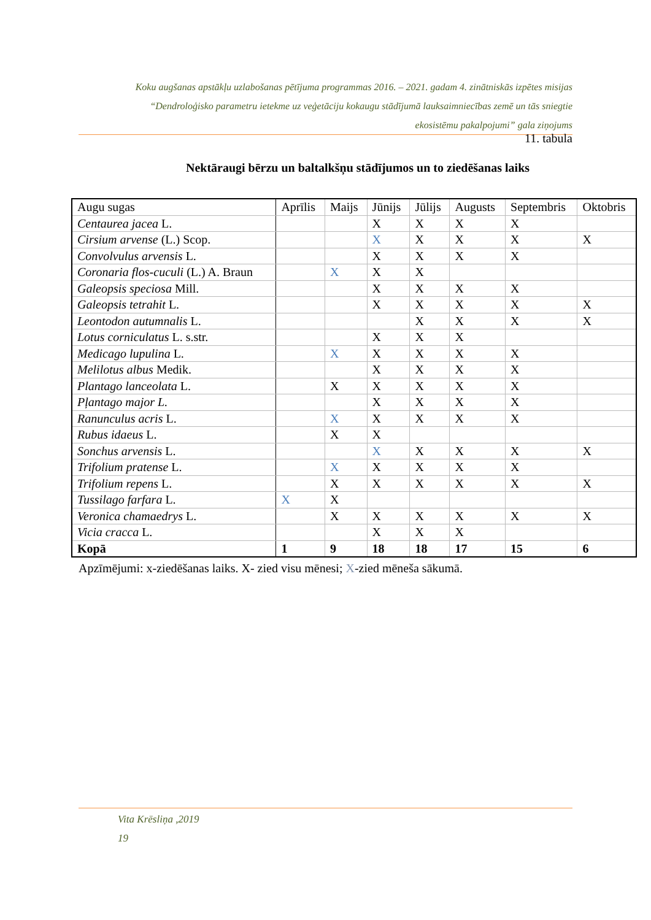Koku augšanas apstākļu uzlabošanas pētījuma programmas 2016. – 2021. gadam 4. zinātniskās izpētes misijas
“Dendroloģisko parametru ietekme uz veģetāciju kokaugu stādījumā lauksaimniecības zemē un tās sniegtie
ekosistēmu pakalpojumi” gala ziņojums
11. tabula
Nektāraugi bērzu un baltalkšņu stādījumos un to ziedēšanas laiks
| Augu sugas | Aprīlis | Maijs | Jūnijs | Jūlijs | Augusts | Septembris | Oktobris |
| --- | --- | --- | --- | --- | --- | --- | --- |
| Centaurea jacea L. | | | X | X | X | X | |
| Cirsium arvense (L.) Scop. | | | X | X | X | X | X |
| Convolvulus arvensis L. | | | X | X | X | X | |
| Coronaria flos-cuculi (L.) A. Braun | | X | X | X | | | |
| Galeopsis speciosa Mill. | | | X | X | X | X | |
| Galeopsis tetrahit L. | | | X | X | X | X | X |
| Leontodon autumnalis L. | | | | X | X | X | X |
| Lotus corniculatus L. s.str. | | | X | X | X | | |
| Medicago lupulina L. | | X | X | X | X | X | |
| Melilotus albus Medik. | | | X | X | X | X | |
| Plantago lanceolata L. | | X | X | X | X | X | |
| Pļantago major L. | | | X | X | X | X | |
| Ranunculus acris L. | | X | X | X | X | X | |
| Rubus idaeus L. | | X | X | | | | |
| Sonchus arvensis L. | | | X | X | X | X | X |
| Trifolium pratense L. | | X | X | X | X | X | |
| Trifolium repens L. | | X | X | X | X | X | X |
| Tussilago farfara L. | X | X | | | | | |
| Veronica chamaedrys L. | | X | X | X | X | X | X |
| Vicia cracca L. | | | X | X | X | | |
| Kopā | 1 | 9 | 18 | 18 | 17 | 15 | 6 |
Apzīmējumi: x-ziedēšanas laiks. X- zied visu mēnesi; X-zied mēneša sākumā.
Vita Krēsliņa ,2019
19